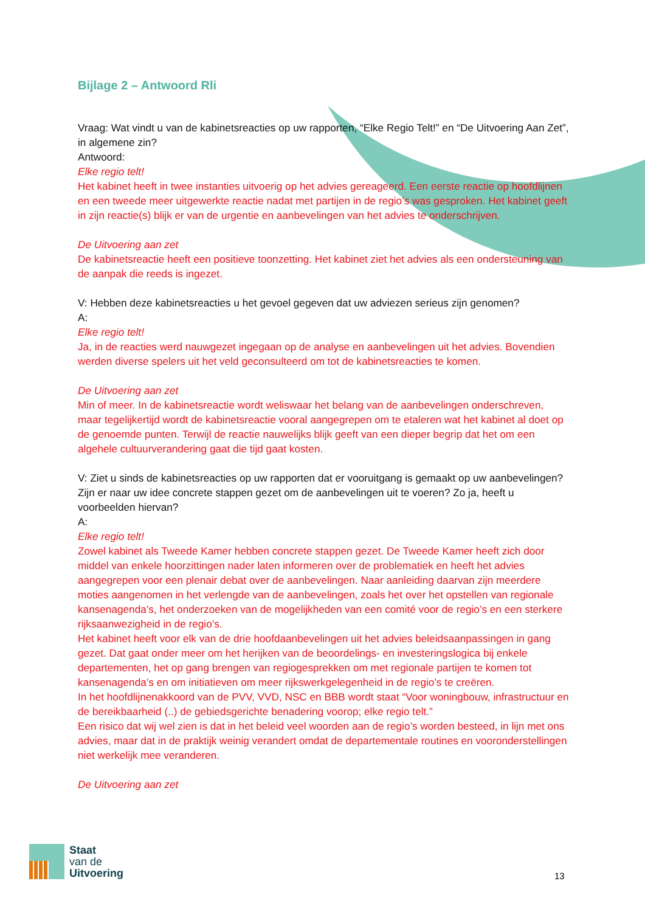Bijlage 2 – Antwoord Rli
Vraag: Wat vindt u van de kabinetsreacties op uw rapporten, “Elke Regio Telt!” en “De Uitvoering Aan Zet”, in algemene zin?
Antwoord:
Elke regio telt!
Het kabinet heeft in twee instanties uitvoerig op het advies gereageerd. Een eerste reactie op hoofdlijnen en een tweede meer uitgewerkte reactie nadat met partijen in de regio’s was gesproken. Het kabinet geeft in zijn reactie(s) blijk er van de urgentie en aanbevelingen van het advies te onderschrijven.
De Uitvoering aan zet
De kabinetsreactie heeft een positieve toonzetting. Het kabinet ziet het advies als een ondersteuning van de aanpak die reeds is ingezet.
V: Hebben deze kabinetsreacties u het gevoel gegeven dat uw adviezen serieus zijn genomen?
A:
Elke regio telt!
Ja, in de reacties werd nauwgezet ingegaan op de analyse en aanbevelingen uit het advies. Bovendien werden diverse spelers uit het veld geconsulteerd om tot de kabinetsreacties te komen.
De Uitvoering aan zet
Min of meer. In de kabinetsreactie wordt weliswaar het belang van de aanbevelingen onderschreven, maar tegelijkertijd wordt de kabinetsreactie vooral aangegrepen om te etaleren wat het kabinet al doet op de genoemde punten. Terwijl de reactie nauwelijks blijk geeft van een dieper begrip dat het om een algehele cultuurverandering gaat die tijd gaat kosten.
V: Ziet u sinds de kabinetsreacties op uw rapporten dat er vooruitgang is gemaakt op uw aanbevelingen? Zijn er naar uw idee concrete stappen gezet om de aanbevelingen uit te voeren? Zo ja, heeft u voorbeelden hiervan?
A:
Elke regio telt!
Zowel kabinet als Tweede Kamer hebben concrete stappen gezet. De Tweede Kamer heeft zich door middel van enkele hoorzittingen nader laten informeren over de problematiek en heeft het advies aangegrepen voor een plenair debat over de aanbevelingen. Naar aanleiding daarvan zijn meerdere moties aangenomen in het verlengde van de aanbevelingen, zoals het over het opstellen van regionale kansenagenda’s, het onderzoeken van de mogelijkheden van een comité voor de regio’s en een sterkere rijksaanwezigheid in de regio’s.
Het kabinet heeft voor elk van de drie hoofdaanbevelingen uit het advies beleidsaanpassingen in gang gezet. Dat gaat onder meer om het herijken van de beoordelings- en investeringslogica bij enkele departementen, het op gang brengen van regiogesprekken om met regionale partijen te komen tot kansenagenda’s en om initiatieven om meer rijkswerkgelegenheid in de regio’s te creëren.
In het hoofdlijnenakkoord van de PVV, VVD, NSC en BBB wordt staat “Voor woningbouw, infrastructuur en de bereikbaarheid (..) de gebiedsgerichte benadering voorop; elke regio telt.”
Een risico dat wij wel zien is dat in het beleid veel woorden aan de regio’s worden besteed, in lijn met ons advies, maar dat in de praktijk weinig verandert omdat de departementale routines en vooronderstellingen niet werkelijk mee veranderen.
De Uitvoering aan zet
Staat
van de
Uitvoering
13